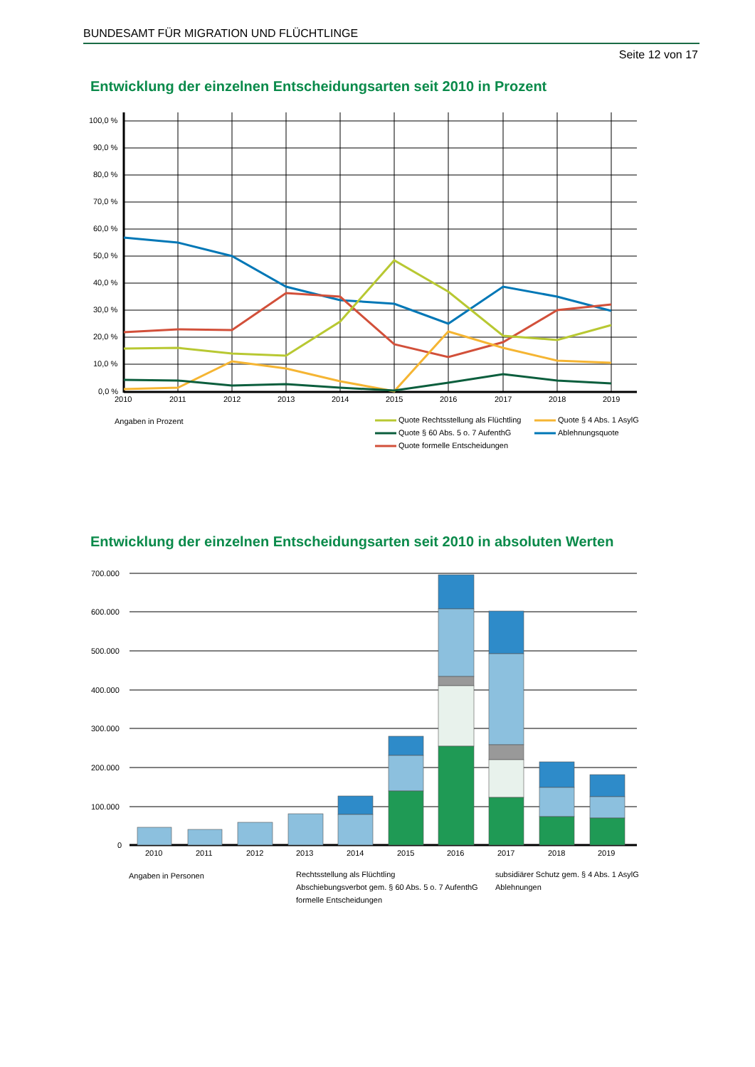BUNDESAMT FÜR MIGRATION UND FLÜCHTLINGE
Seite 12 von 17
Entwicklung der einzelnen Entscheidungsarten seit 2010 in Prozent
100,0 %
90,0 %
80,0 %
70,0 %
60,0 %
50,0 %
40,0 %
30,0 %
20,0 %
10,0 %
0,0 %
2010
2011
2012
2013
2014
2015
2016
2017
2018
2019
Angaben in Prozent
Quote Rechtsstellung als Flüchtling
Quote § 4 Abs. 1 AsylG
Quote § 60 Abs. 5 o. 7 AufenthG
Ablehnungsquote
Quote formelle Entscheidungen
Entwicklung der einzelnen Entscheidungsarten seit 2010 in absoluten Werten
700.000
600.000
500.000
400.000
300.000
200.000
100.000
0
2010
2011
2012
2013
2014
2015
2016
2017
2018
2019
Angaben in Personen
Rechtsstellung als Flüchtling
subsidiärer Schutz gem. § 4 Abs. 1 AsylG
Abschiebungsverbot gem. § 60 Abs. 5 o. 7 AufenthG
Ablehnungen
formelle Entscheidungen